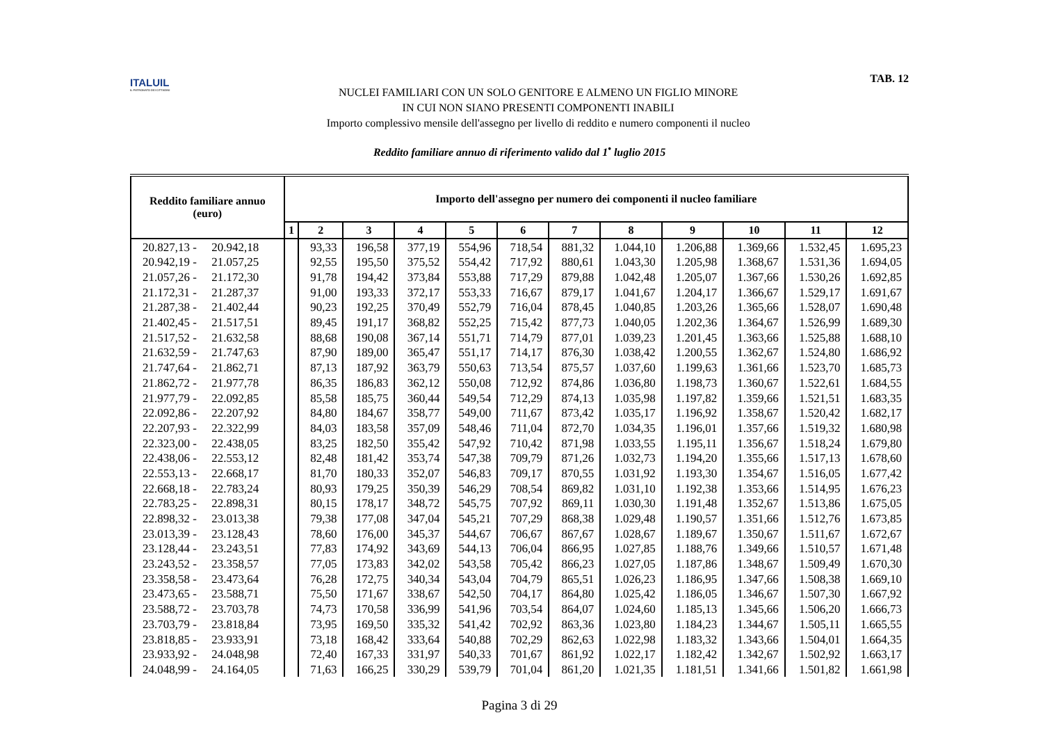ITALUIL
IL PATRONATO DEI CITTADINI
NUCLEI FAMILIARI CON UN SOLO GENITORE E ALMENO UN FIGLIO MINORE
IN CUI NON SIANO PRESENTI COMPONENTI INABILI
Importo complessivo mensile dell'assegno per livello di reddito e numero componenti il nucleo
TAB. 12
Reddito familiare annuo di riferimento valido dal 1<sup>•</sup> luglio 2015
| Reddito familiare annuo (euro) | Importo dell'assegno per numero dei componenti il nucleo familiare | | | | | | | | | | | |
| --- | --- | --- | --- | --- | --- | --- | --- | --- | --- | --- | --- | --- |
| | 1 | 2 | 3 | 4 | 5 | 6 | 7 | 8 | 9 | 10 | 11 | 12 |
| 20.827,13 - 20.942,18 | | 93,33 | 196,58 | 377,19 | 554,96 | 718,54 | 881,32 | 1.044,10 | 1.206,88 | 1.369,66 | 1.532,45 | 1.695,23 |
| 20.942,19 - 21.057,25 | | 92,55 | 195,50 | 375,52 | 554,42 | 717,92 | 880,61 | 1.043,30 | 1.205,98 | 1.368,67 | 1.531,36 | 1.694,05 |
| 21.057,26 - 21.172,30 | | 91,78 | 194,42 | 373,84 | 553,88 | 717,29 | 879,88 | 1.042,48 | 1.205,07 | 1.367,66 | 1.530,26 | 1.692,85 |
| 21.172,31 - 21.287,37 | | 91,00 | 193,33 | 372,17 | 553,33 | 716,67 | 879,17 | 1.041,67 | 1.204,17 | 1.366,67 | 1.529,17 | 1.691,67 |
| 21.287,38 - 21.402,44 | | 90,23 | 192,25 | 370,49 | 552,79 | 716,04 | 878,45 | 1.040,85 | 1.203,26 | 1.365,66 | 1.528,07 | 1.690,48 |
| 21.402,45 - 21.517,51 | | 89,45 | 191,17 | 368,82 | 552,25 | 715,42 | 877,73 | 1.040,05 | 1.202,36 | 1.364,67 | 1.526,99 | 1.689,30 |
| 21.517,52 - 21.632,58 | | 88,68 | 190,08 | 367,14 | 551,71 | 714,79 | 877,01 | 1.039,23 | 1.201,45 | 1.363,66 | 1.525,88 | 1.688,10 |
| 21.632,59 - 21.747,63 | | 87,90 | 189,00 | 365,47 | 551,17 | 714,17 | 876,30 | 1.038,42 | 1.200,55 | 1.362,67 | 1.524,80 | 1.686,92 |
| 21.747,64 - 21.862,71 | | 87,13 | 187,92 | 363,79 | 550,63 | 713,54 | 875,57 | 1.037,60 | 1.199,63 | 1.361,66 | 1.523,70 | 1.685,73 |
| 21.862,72 - 21.977,78 | | 86,35 | 186,83 | 362,12 | 550,08 | 712,92 | 874,86 | 1.036,80 | 1.198,73 | 1.360,67 | 1.522,61 | 1.684,55 |
| 21.977,79 - 22.092,85 | | 85,58 | 185,75 | 360,44 | 549,54 | 712,29 | 874,13 | 1.035,98 | 1.197,82 | 1.359,66 | 1.521,51 | 1.683,35 |
| 22.092,86 - 22.207,92 | | 84,80 | 184,67 | 358,77 | 549,00 | 711,67 | 873,42 | 1.035,17 | 1.196,92 | 1.358,67 | 1.520,42 | 1.682,17 |
| 22.207,93 - 22.322,99 | | 84,03 | 183,58 | 357,09 | 548,46 | 711,04 | 872,70 | 1.034,35 | 1.196,01 | 1.357,66 | 1.519,32 | 1.680,98 |
| 22.323,00 - 22.438,05 | | 83,25 | 182,50 | 355,42 | 547,92 | 710,42 | 871,98 | 1.033,55 | 1.195,11 | 1.356,67 | 1.518,24 | 1.679,80 |
| 22.438,06 - 22.553,12 | | 82,48 | 181,42 | 353,74 | 547,38 | 709,79 | 871,26 | 1.032,73 | 1.194,20 | 1.355,66 | 1.517,13 | 1.678,60 |
| 22.553,13 - 22.668,17 | | 81,70 | 180,33 | 352,07 | 546,83 | 709,17 | 870,55 | 1.031,92 | 1.193,30 | 1.354,67 | 1.516,05 | 1.677,42 |
| 22.668,18 - 22.783,24 | | 80,93 | 179,25 | 350,39 | 546,29 | 708,54 | 869,82 | 1.031,10 | 1.192,38 | 1.353,66 | 1.514,95 | 1.676,23 |
| 22.783,25 - 22.898,31 | | 80,15 | 178,17 | 348,72 | 545,75 | 707,92 | 869,11 | 1.030,30 | 1.191,48 | 1.352,67 | 1.513,86 | 1.675,05 |
| 22.898,32 - 23.013,38 | | 79,38 | 177,08 | 347,04 | 545,21 | 707,29 | 868,38 | 1.029,48 | 1.190,57 | 1.351,66 | 1.512,76 | 1.673,85 |
| 23.013,39 - 23.128,43 | | 78,60 | 176,00 | 345,37 | 544,67 | 706,67 | 867,67 | 1.028,67 | 1.189,67 | 1.350,67 | 1.511,67 | 1.672,67 |
| 23.128,44 - 23.243,51 | | 77,83 | 174,92 | 343,69 | 544,13 | 706,04 | 866,95 | 1.027,85 | 1.188,76 | 1.349,66 | 1.510,57 | 1.671,48 |
| 23.243,52 - 23.358,57 | | 77,05 | 173,83 | 342,02 | 543,58 | 705,42 | 866,23 | 1.027,05 | 1.187,86 | 1.348,67 | 1.509,49 | 1.670,30 |
| 23.358,58 - 23.473,64 | | 76,28 | 172,75 | 340,34 | 543,04 | 704,79 | 865,51 | 1.026,23 | 1.186,95 | 1.347,66 | 1.508,38 | 1.669,10 |
| 23.473,65 - 23.588,71 | | 75,50 | 171,67 | 338,67 | 542,50 | 704,17 | 864,80 | 1.025,42 | 1.186,05 | 1.346,67 | 1.507,30 | 1.667,92 |
| 23.588,72 - 23.703,78 | | 74,73 | 170,58 | 336,99 | 541,96 | 703,54 | 864,07 | 1.024,60 | 1.185,13 | 1.345,66 | 1.506,20 | 1.666,73 |
| 23.703,79 - 23.818,84 | | 73,95 | 169,50 | 335,32 | 541,42 | 702,92 | 863,36 | 1.023,80 | 1.184,23 | 1.344,67 | 1.505,11 | 1.665,55 |
| 23.818,85 - 23.933,91 | | 73,18 | 168,42 | 333,64 | 540,88 | 702,29 | 862,63 | 1.022,98 | 1.183,32 | 1.343,66 | 1.504,01 | 1.664,35 |
| 23.933,92 - 24.048,98 | | 72,40 | 167,33 | 331,97 | 540,33 | 701,67 | 861,92 | 1.022,17 | 1.182,42 | 1.342,67 | 1.502,92 | 1.663,17 |
| 24.048,99 - 24.164,05 | | 71,63 | 166,25 | 330,29 | 539,79 | 701,04 | 861,20 | 1.021,35 | 1.181,51 | 1.341,66 | 1.501,82 | 1.661,98 |
Pagina 3 di 29